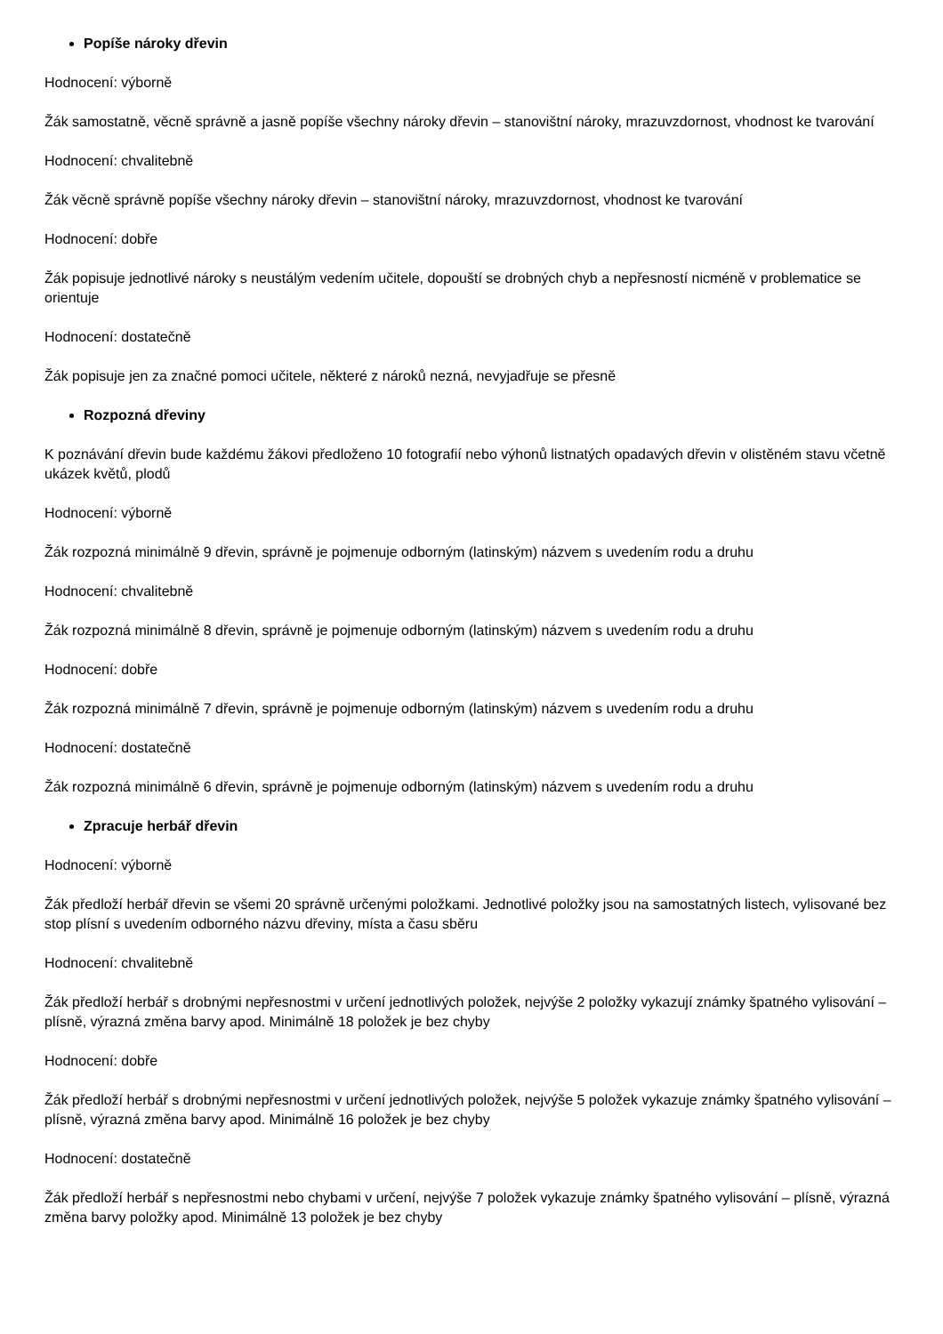Popíše nároky dřevin
Hodnocení: výborně
Žák samostatně, věcně správně a jasně popíše všechny nároky dřevin – stanovištní nároky, mrazuvzdornost, vhodnost ke tvarování
Hodnocení: chvalitebně
Žák věcně správně popíše všechny nároky dřevin – stanovištní nároky, mrazuvzdornost, vhodnost ke tvarování
Hodnocení: dobře
Žák popisuje jednotlivé nároky s neustálým vedením učitele, dopouští se drobných chyb a nepřesností nicméně v problematice se orientuje
Hodnocení: dostatečně
Žák popisuje jen za značné pomoci učitele, některé z nároků nezná, nevyjadřuje se přesně
Rozpozná dřeviny
K poznávání dřevin bude každému žákovi předloženo 10 fotografií nebo výhonů listnatých opadavých dřevin v olistěném stavu včetně ukázek květů, plodů
Hodnocení: výborně
Žák rozpozná minimálně 9 dřevin, správně je pojmenuje odborným (latinským) názvem s uvedením rodu a druhu
Hodnocení: chvalitebně
Žák rozpozná minimálně 8 dřevin, správně je pojmenuje odborným (latinským) názvem s uvedením rodu a druhu
Hodnocení: dobře
Žák rozpozná minimálně 7 dřevin, správně je pojmenuje odborným (latinským) názvem s uvedením rodu a druhu
Hodnocení: dostatečně
Žák rozpozná minimálně 6 dřevin, správně je pojmenuje odborným (latinským) názvem s uvedením rodu a druhu
Zpracuje herbář dřevin
Hodnocení: výborně
Žák předloží herbář dřevin se všemi 20 správně určenými položkami. Jednotlivé položky jsou na samostatných listech, vylisované bez stop plísní s uvedením odborného názvu dřeviny, místa a času sběru
Hodnocení: chvalitebně
Žák předloží herbář s drobnými nepřesnostmi v určení jednotlivých položek, nejvýše 2 položky vykazují známky špatného vylisování – plísně, výrazná změna barvy apod. Minimálně 18 položek je bez chyby
Hodnocení: dobře
Žák předloží herbář s drobnými nepřesnostmi v určení jednotlivých položek, nejvýše 5 položek vykazuje známky špatného vylisování – plísně, výrazná změna barvy apod. Minimálně 16 položek je bez chyby
Hodnocení: dostatečně
Žák předloží herbář s nepřesnostmi nebo chybami v určení, nejvýše 7 položek vykazuje známky špatného vylisování – plísně, výrazná změna barvy položky apod. Minimálně 13 položek je bez chyby